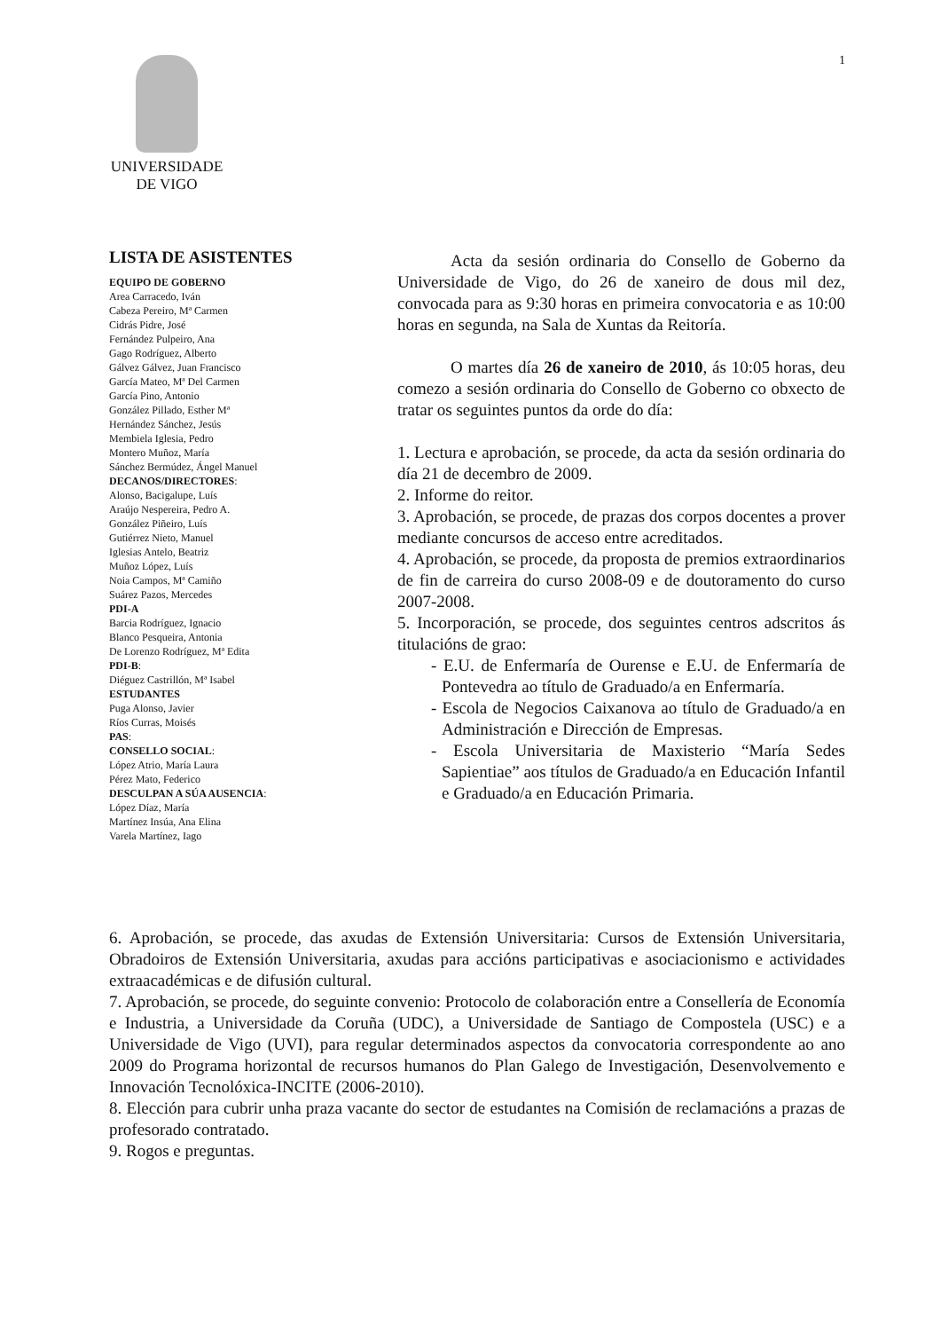1
UNIVERSIDADE
DE VIGO
LISTA DE ASISTENTES
EQUIPO DE GOBERNO
Area Carracedo, Iván
Cabeza Pereiro, Mª Carmen
Cidrás Pidre, José
Fernández Pulpeiro, Ana
Gago Rodríguez, Alberto
Gálvez Gálvez, Juan Francisco
García Mateo, Mª Del Carmen
García Pino, Antonio
González Pillado, Esther Mª
Hernández Sánchez, Jesús
Membiela Iglesia, Pedro
Montero Muñoz, María
Sánchez Bermúdez, Ángel Manuel
DECANOS/DIRECTORES:
Alonso, Bacigalupe, Luís
Araújo Nespereira, Pedro A.
González Piñeiro, Luís
Gutiérrez Nieto, Manuel
Iglesias Antelo, Beatriz
Muñoz López, Luís
Noia Campos, Mª Camiño
Suárez Pazos, Mercedes
PDI-A
Barcia Rodríguez, Ignacio
Blanco Pesqueira, Antonia
De Lorenzo Rodríguez, Mª Edita
PDI-B:
Diéguez Castrillón, Mª Isabel
ESTUDANTES
Puga Alonso, Javier
Ríos Curras, Moisés
PAS:
CONSELLO SOCIAL:
López Atrio, María Laura
Pérez Mato, Federico
DESCULPAN A SÚA AUSENCIA:
López Díaz, María
Martínez Insúa, Ana Elina
Varela Martínez, Iago
Acta da sesión ordinaria do Consello de Goberno da Universidade de Vigo, do 26 de xaneiro de dous mil dez, convocada para as 9:30 horas en primeira convocatoria e as 10:00 horas en segunda, na Sala de Xuntas da Reitoría.
O martes día 26 de xaneiro de 2010, ás 10:05 horas, deu comezo a sesión ordinaria do Consello de Goberno co obxecto de tratar os seguintes puntos da orde do día:
1. Lectura e aprobación, se procede, da acta da sesión ordinaria do día 21 de decembro de 2009.
2. Informe do reitor.
3. Aprobación, se procede, de prazas dos corpos docentes a prover mediante concursos de acceso entre acreditados.
4. Aprobación, se procede, da proposta de premios extraordinarios de fin de carreira do curso 2008-09 e de doutoramento do curso 2007-2008.
5. Incorporación, se procede, dos seguintes centros adscritos ás titulacións de grao:
- E.U. de Enfermaría de Ourense e E.U. de Enfermaría de Pontevedra ao título de Graduado/a en Enfermaría.
- Escola de Negocios Caixanova ao título de Graduado/a en Administración e Dirección de Empresas.
- Escola Universitaria de Maxisterio “María Sedes Sapientiae” aos títulos de Graduado/a en Educación Infantil e Graduado/a en Educación Primaria.
6. Aprobación, se procede, das axudas de Extensión Universitaria: Cursos de Extensión Universitaria, Obradoiros de Extensión Universitaria, axudas para accións participativas e asociacionismo e actividades extraacadémicas e de difusión cultural.
7. Aprobación, se procede, do seguinte convenio: Protocolo de colaboración entre a Consellería de Economía e Industria, a Universidade da Coruña (UDC), a Universidade de Santiago de Compostela (USC) e a Universidade de Vigo (UVI), para regular determinados aspectos da convocatoria correspondente ao ano 2009 do Programa horizontal de recursos humanos do Plan Galego de Investigación, Desenvolvemento e Innovación Tecnolóxica-INCITE (2006-2010).
8. Elección para cubrir unha praza vacante do sector de estudantes na Comisión de reclamacións a prazas de profesorado contratado.
9. Rogos e preguntas.